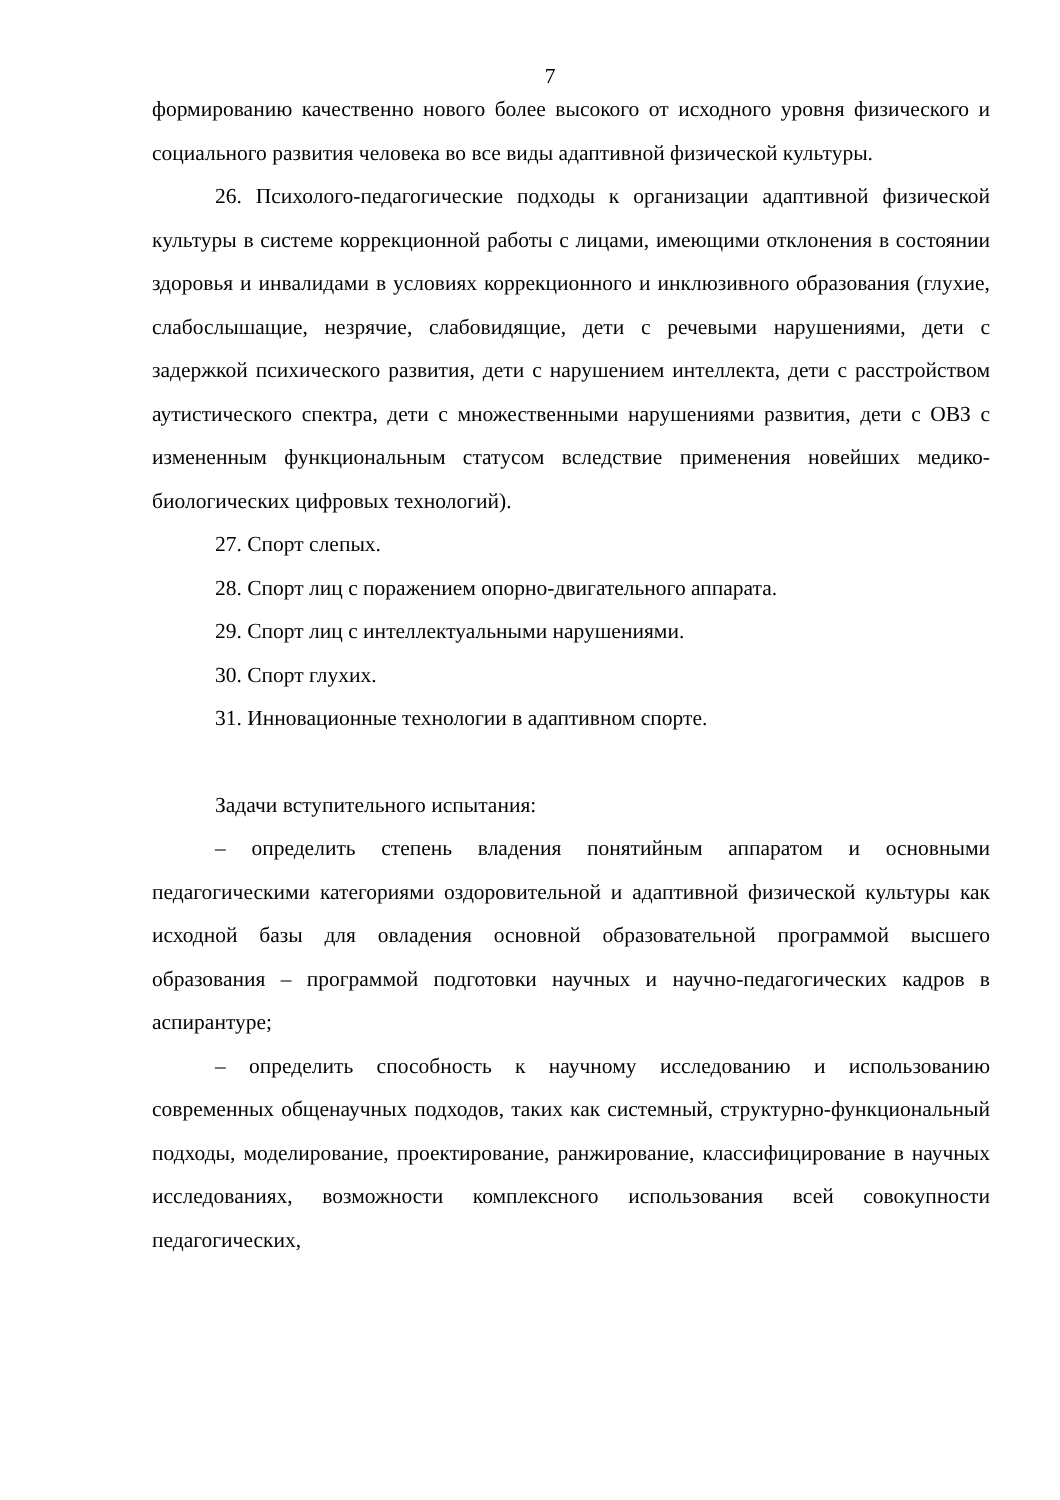7
формированию качественно нового более высокого от исходного уровня физического и социального развития человека во все виды адаптивной физической культуры.
26. Психолого-педагогические подходы к организации адаптивной физической культуры в системе коррекционной работы с лицами, имеющими отклонения в состоянии здоровья и инвалидами в условиях коррекционного и инклюзивного образования (глухие, слабослышащие, незрячие, слабовидящие, дети с речевыми нарушениями, дети с задержкой психического развития, дети с нарушением интеллекта, дети с расстройством аутистического спектра, дети с множественными нарушениями развития, дети с ОВЗ с измененным функциональным статусом вследствие применения новейших медико-биологических цифровых технологий).
27. Спорт слепых.
28. Спорт лиц с поражением опорно-двигательного аппарата.
29. Спорт лиц с интеллектуальными нарушениями.
30. Спорт глухих.
31. Инновационные технологии в адаптивном спорте.
Задачи вступительного испытания:
– определить степень владения понятийным аппаратом и основными педагогическими категориями оздоровительной и адаптивной физической культуры как исходной базы для овладения основной образовательной программой высшего образования – программой подготовки научных и научно-педагогических кадров в аспирантуре;
– определить способность к научному исследованию и использованию современных общенаучных подходов, таких как системный, структурно-функциональный подходы, моделирование, проектирование, ранжирование, классифицирование в научных исследованиях, возможности комплексного использования всей совокупности педагогических,